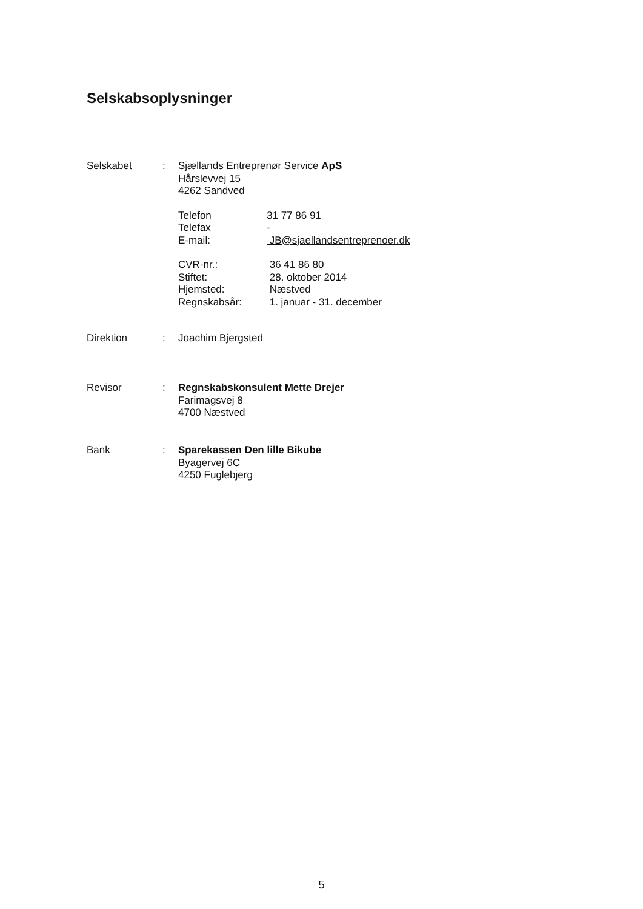Selskabsoplysninger
Selskabet : Sjællands Entreprenør Service ApS
Hårslevvej 15
4262 Sandved
Telefon 31 77 86 91
Telefax -
E-mail: JB@sjaellandsentreprenoer.dk
CVR-nr.: 36 41 86 80
Stiftet: 28. oktober 2014
Hjemsted: Næstved
Regnskabsår: 1. januar - 31. december
Direktion : Joachim Bjergsted
Revisor : Regnskabskonsulent Mette Drejer
Farimagsvej 8
4700 Næstved
Bank : Sparekassen Den lille Bikube
Byagervej 6C
4250 Fuglebjerg
5